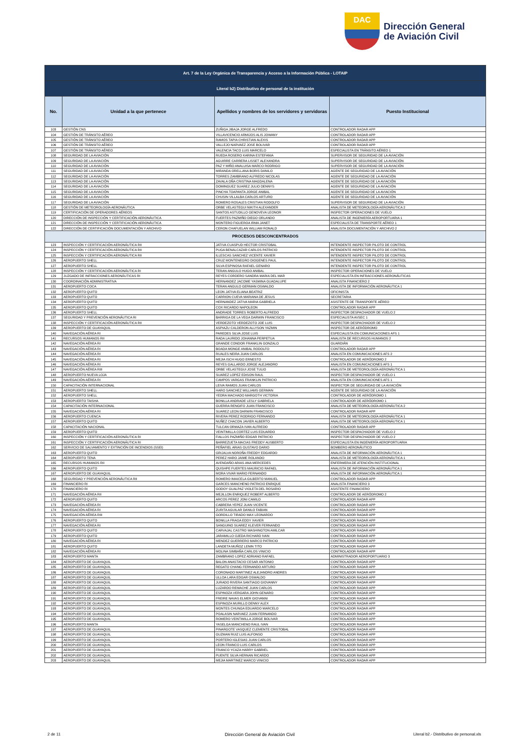DAC
Dirección General
de Aviación Civil
| Art. 7 de la Ley Orgánica de Transparencia y Acceso a la Información Pública - LOTAIP | | | |
| Literal b2) Distributivo de personal de la institución | | | |
| No. | Unidad a la que pertenece | Apellidos y nombres de los servidores y servidoras | Puesto Institucional |
| 103 | GESTIÓN CNS | ZUÑIGA JIBAJA JORGE ALFREDO | CONTROLADOR RADAR APP |
| 104 | GESTIÓN DE TRÁNSITO AÉREO | VILLAVICENCIO ARMIJOS ALIS JOWANY | CONTROLADOR RADAR APP |
| 105 | GESTIÓN DE TRÁNSITO AÉREO | RAMOS TAPIA CHRISTIAN ALEXIS | CONTROLADOR RADAR APP |
| 106 | GESTIÓN DE TRÁNSITO AÉREO | VALLEJO NARVAEZ JOSE BOLIVAR | CONTROLADOR RADAR APP |
| 107 | GESTIÓN DE TRÁNSITO AÉREO | VALENCIA TACO LUIS MARCELO | ESPECIALISTA EN TRÁNSITO AÉREO 1 |
| 108 | SEGURIDAD DE LA AVIACIÓN | RUEDA ROSERO KARINA ESTEFANIA | SUPERVISOR DE SEGURIDAD DE LA AVIACIÓN |
| 109 | SEGURIDAD DE LA AVIACIÓN | AGUIRRE CARRERA LISSET ALEXANDRA | SUPERVISOR DE SEGURIDAD DE LA AVIACIÓN |
| 110 | SEGURIDAD DE LA AVIACIÓN | PAZ Y MIÑO ANALUISA MARCO RODRIGO | SUPERVISOR DE SEGURIDAD DE LA AVIACIÓN |
| 111 | SEGURIDAD DE LA AVIACIÓN | MIRANDA ORELLANA BORIS DANILO | AGENTE DE SEGURIDAD DE LA AVIACIÓN |
| 112 | SEGURIDAD DE LA AVIACIÓN | TORRES ZAMBRANO ALFREDO NICOLAS | AGENTE DE SEGURIDAD DE LA AVIACIÓN |
| 113 | SEGURIDAD DE LA AVIACIÓN | ZAVALA OÑA CRISTINA MAGDALENA | AGENTE DE SEGURIDAD DE LA AVIACIÓN |
| 114 | SEGURIDAD DE LA AVIACIÓN | DOMINGUEZ SUAREZ JULIO DENNYS | AGENTE DE SEGURIDAD DE LA AVIACIÓN |
| 115 | SEGURIDAD DE LA AVIACIÓN | PINCHA TOAPANTA JORGE ANIBAL | AGENTE DE SEGURIDAD DE LA AVIACIÓN |
| 116 | SEGURIDAD DE LA AVIACIÓN | CHUSIN VILLALBA CARLOS ARTURO | AGENTE DE SEGURIDAD DE LA AVIACIÓN |
| 117 | SEGURIDAD DE LA AVIACIÓN | ROMERO ROSALES CRISTIAN RODOLFO | SUPERVISOR DE SEGURIDAD DE LA AVIACIÓN |
| 118 | GESTIÓN DE METEOROLOGÍA AERONÁUTICA | ORBE VELASTEGUI NIKITH ALEXANDER | ANALISTA DE METEOROLOGÍA AERONÁUTICA 2 |
| 119 | CERTIFICACIÓN DE OPERADORES AÉREOS | SANTOS ASTUDILLO GENOVEVA LEONOR | INSPECTOR OPERACIONES DE VUELO |
| 120 | DIRECCIÓN DE INSPECCIÓN Y CERTIFICACIÓN AERONÁUTICA | FUERTES PAZMIÑO DIEGO ORLANDO | ANALISTA DE INGENIERÍA AEROPORTUARIA 1 |
| 121 | DIRECCIÓN DE INSPECCIÓN Y CERTIFICACIÓN AERONÁUTICA | MONTERO FIGUEROA IRMA JANET | ESPECIALISTA DE TRANSPORTE AÉREO 1 |
| 122 | DIRECCIÓN DE CERTIFICACIÓN DOCUMENTACIÓN Y ARCHIVO | CERON CHAFUELAN WILLIAM RONALD | ANALISTA DOCUMENTACIÓN Y ARCHIVO 2 |
| PROCESOS DESCONCENTRADOS | | | |
| 123 | INSPECCIÓN Y CERTIFICACIÓN AERONÁUTICA RII | JATIVA CUASPUD HECTOR CRISTOBAL | INTENDENTE INSPECTOR PILOTO DE CONTROL |
| 124 | INSPECCIÓN Y CERTIFICACIÓN AERONÁUTICA RII | PUGA BENALCAZAR CARLOS PATRICIO | INTENDENTE INSPECTOR PILOTO DE CONTROL |
| 125 | INSPECCIÓN Y CERTIFICACIÓN AERONÁUTICA RII | ILLESCAS SANCHEZ VICENTE XAVIER | INTENDENTE INSPECTOR PILOTO DE CONTROL |
| 126 | AEROPUERTO SHELL | CRUZ MONTENEGRO DIOGENES PAUL | INTENDENTE INSPECTOR PILOTO DE CONTROL |
| 127 | AEROPUERTO SHELL | SILVA ESPINOSA RAFAEL GENARO | INTENDENTE INSPECTOR PILOTO DE CONTROL |
| 128 | INSPECCIÓN Y CERTIFICACIÓN AERONÁUTICA RI | TERAN ANGULO HUGO ANIBAL | INSPECTOR OPERACIONES DE VUELO |
| 129 | JUZGADO DE INFRACCIONES AERONÁUTICAS RI | REYES CORDERO SANDRA MARIA DEL MAR | ESPECIALISTA EN INFRACCIONES AERONÁUTICAS |
| 130 | COORDINACIÓN ADMINISTRATIVA | HERNANDEZ JACOME YASMINA GUADALUPE | ANALISTA FINANCIERO 2 |
| 131 | AEROPUERTO COCA | TERAN ANGULO GERMAN OSWALDO | ANALISTA DE INFORMACIÓN AERONÁUTICA 1 |
| 132 | AEROPUERTO QUITO | LEON JATIVA ELIANA BEATRIZ | OFICINISTA |
| 133 | AEROPUERTO QUITO | CARRION CUEVA MARIANA DE JESUS | SECRETARIA |
| 134 | AEROPUERTO QUITO | HERNANDEZ JATIVA MARIA GABRIELA | ASISTENTE DE TRANSPORTE AÉREO |
| 135 | AEROPUERTO QUITO | COX RICARDO NAPOLEON | CONTROLADOR RADAR APP |
| 136 | AEROPUERTO SHELL | ANDRADE TORRES ROBERTO ALFREDO | INSPECTOR DESPACHADOR DE VUELO 2 |
| 137 | SEGURIDAD Y PREVENCIÓN AERONÁUTICA RI | BARRIGA DE LA VEGA DARWIN FRANCISCO | ESPECIALISTA AVSEC 1 |
| 138 | INSPECCIÓN Y CERTIFICACIÓN AERONÁUTICA RII | VERDEZOTO VERDEZOTO JOE LUIS | INSPECTOR DESPACHADOR DE VUELO 2 |
| 139 | AEROPUERTO DE GUAYAQUIL | ASPIAZU CALDERON ALLYSON YAZMIN | INSPECTOR DE AERÓDROMO |
| 140 | NAVEGACIÓN AÉREA RI | PAREDES SILVA JOSE LUIS | ESPECIALISTA EN COMUNICACIONES AFS 1 |
| 141 | RECURSOS HUMANOS RII | RADA LAURIDO JOHANNA PERPETUA | ANALISTA DE RECURSOS HUMANOS 2 |
| 142 | NAVEGACIÓN AÉREA RI | GRANDE CONDOR FRANKLIN GONZALO | GUARDIÁN |
| 143 | NAVEGACIÓN AÉREA RI | BOADA MONGE ANIBAL RODOLFO | CONTROLADOR RADAR APP |
| 144 | NAVEGACIÓN AÉREA RI | RUALES NEIRA JUAN CARLOS | ANALISTA EN COMUNICACIONES AFS 2 |
| 145 | NAVEGACIÓN AÉREA RI | MEJIA ISCH HUGO ERNESTO | CONTROLADOR DE AERÓDROMO 2 |
| 146 | NAVEGACIÓN AÉREA RI | REYES GALLARDO JORGE ALEJANDRO | ANALISTA EN COMUNICACIONES AFS 1 |
| 147 | NAVEGACIÓN AÉREA RIII | ORBE VELASTEGUI JOSE TULIO | ANALISTA DE METEOROLOGÍA AERONÁUTICA 1 |
| 148 | AEROPUERTO NUEVA LOJA | SUAREZ LOPEZ EDISON RAUL | INSPECTOR DESPACHADOR DE VUELO 1 |
| 149 | NAVEGACIÓN AÉREA RI | CAMPOS VARGAS FRANKLIN PATRICIO | ANALISTA EN COMUNICACIONES AFS 1 |
| 150 | CAPACITACIÓN INTERNACIONAL | LEIVA RAMOS JUAN CARLOS | INSPECTOR DE SEGURIDAD DE LA AVIACIÓN |
| 151 | AEROPUERTO SHELL | HARO SANCHEZ WILLIAMS GERMAN | AGENTE DE SEGURIDAD DE LA AVIACIÓN |
| 152 | AEROPUERTO SHELL | YEDRA MACHADO MARGOTH VICTORIA | CONTROLADOR DE AERÓDROMO 1 |
| 153 | AEROPUERTO TAISHA | BONILLA ANDRADE LESLY GABRIELA | CONTROLADOR DE AERÓDROMO 1 |
| 154 | CAPACITACIÓN INTERNACIONAL | GUERRA RENGIFO JUAN FRANCISCO | ANALISTA DE METEOROLOGÍA AERONÁUTICA 2 |
| 155 | NAVEGACIÓN AÉREA RI | SUAREZ LEON DARWIN FRANCISCO | CONTROLADOR RADAR APP |
| 156 | AEROPUERTO CUENCA | RIVERA PEREZ RODRIGO FERNANDO | ANALISTA DE METEOROLOGÍA AERONÁUTICA 1 |
| 157 | AEROPUERTO QUITO | NUÑEZ CHACON JAVIER ALBERTO | ANALISTA DE METEOROLOGÍA AERONÁUTICA 1 |
| 158 | CAPACITACIÓN NACIONAL | TULCAN ORMAZA IVAN ALFREDO | CONTROLADOR RADAR APP |
| 159 | AEROPUERTO QUITO | VEINTIMILLA CORTEZ LUIS EDUARDO | INSPECTOR DESPACHADOR DE VUELO 2 |
| 160 | INSPECCIÓN Y CERTIFICACIÓN AERONÁUTICA RI | FIALLOS PAZMIÑO EDGAR PATRICIO | INSPECTOR DESPACHADOR DE VUELO 2 |
| 161 | INSPECCIÓN Y CERTIFICACIÓN AERONÁUTICA RI | BARREZUETA MACIAS FREDDY AUSBERTO | ESPECIALISTA EN INGENIERÍA AEROPORTUARIA |
| 162 | SERVICIO DE SALVAMENTO Y EXTINCIÓN DE INCENDIOS (SSEI) | PEÑAFIEL ARIAS GUSTAVO DARIO | BOMBERO AERONÁUTICO |
| 163 | AEROPUERTO QUITO | GRIJALVA NOROÑA FREDDY EDGARDO | ANALISTA DE INFORMACIÓN AERONÁUTICA 1 |
| 164 | AEROPUERTO TENA | PEREZ HARO JAIME ROLANDO | ANALISTA DE METEOROLOGÍA AERONÁUTICA 1 |
| 165 | RECURSOS HUMANOS RII | AVENDAÑO ARIAS ANA MERCEDES | ENFERMERA DE ATENCIÓN INSTITUCIONAL |
| 166 | AEROPUERTO QUITO | QUISHPE FUERTES MAURICIO RAFAEL | ANALISTA DE INFORMACIÓN AERONÁUTICA 1 |
| 167 | AEROPUERTO DE GUAYAQUIL | MORA VIVAR MARIO FERNANDO | ANALISTA DE INFORMACIÓN AERONÁUTICA 1 |
| 168 | SEGURIDAD Y PREVENCIÓN AERONÁUTICA RII | ROMERO IMAICELA GILBERTO MANUEL | CONTROLADOR RADAR APP |
| 169 | FINANCIERO RI | GARCES MANCHENO PATRICIO ENRIQUE | ANALISTA FINANCIERO 3 |
| 170 | FINANCIERO RI | GODOY GUALPAZ VIOLETA DEL ROSARIO | ASISTENTE FINANCIERO |
| 171 | NAVEGACIÓN AÉREA RII | MEJILLON ENRIQUEZ ROBERT ALBERTO | CONTROLADOR DE AERÓDROMO 2 |
| 172 | AEROPUERTO QUITO | ARCOS PEREZ JONI CAMILO | CONTROLADOR RADAR APP |
| 173 | NAVEGACIÓN AÉREA RI | CABRERA YEPEZ JUAN VICENTE | CONTROLADOR RADAR APP |
| 174 | NAVEGACIÓN AÉREA RI | ZURITA AGUILAR DANILO FABIAN | CONTROLADOR RADAR APP |
| 175 | NAVEGACIÓN AÉREA RIII | GORDILLO TIRADO MAX LEONARDO | CONTROLADOR RADAR APP |
| 176 | AEROPUERTO QUITO | BONILLA FRAGA EDDY XAVIER | CONTROLADOR RADAR APP |
| 177 | NAVEGACIÓN AÉREA RI | SANGUINO SUAREZ KLEVER FERNANDO | CONTROLADOR RADAR APP |
| 178 | AEROPUERTO QUITO | CARVAJAL CASTRO WASHINGTON AMILCAR | CONTROLADOR RADAR APP |
| 179 | AEROPUERTO QUITO | JARAMILLO OJEDA RICHARD IVAN | CONTROLADOR RADAR APP |
| 180 | NAVEGACIÓN AÉREA RI | MENDEZ GUERRERO MARCO PATRICIO | CONTROLADOR RADAR APP |
| 181 | AEROPUERTO QUITO | LANDETA MUÑOZ LENIN TITO | CONTROLADOR RADAR APP |
| 182 | NAVEGACIÓN AÉREA RI | MOLINA SIMBAÑA CARLOS VINICIO | CONTROLADOR RADAR APP |
| 183 | AEROPUERTO MANTA | ZAMBRANO LOPEZ ADRIANO RAFAEL | ADMINISTRADOR AEROPORTUARIO 3 |
| 184 | AEROPUERTO DE GUAYAQUIL | BALON ANASTACIO CESAR ANTONIO | CONTROLADOR RADAR APP |
| 185 | AEROPUERTO DE GUAYAQUIL | REGATO CHANG FERNANDO ARTURO | CONTROLADOR RADAR APP |
| 186 | AEROPUERTO DE GUAYAQUIL | CORONADO MARTINEZ ALEJANDRO ANDRES | CONTROLADOR RADAR APP |
| 187 | AEROPUERTO DE GUAYAQUIL | ULLOA LARA EDGAR OSWALDO | CONTROLADOR RADAR APP |
| 188 | AEROPUERTO DE GUAYAQUIL | JURADO RIVERA SANTIAGO GIOVANNY | CONTROLADOR RADAR APP |
| 189 | AEROPUERTO DE GUAYAQUIL | LUZARDO REMACHE JUAN CARLOS | CONTROLADOR RADAR APP |
| 190 | AEROPUERTO DE GUAYAQUIL | ESPINOZA VERGARA JOHN GENARO | CONTROLADOR RADAR APP |
| 191 | AEROPUERTO DE GUAYAQUIL | FREIRE NAVAS ELMER GIOVANNI | CONTROLADOR RADAR APP |
| 192 | AEROPUERTO DE GUAYAQUIL | ESPINOZA MURILLO DENNY ALEX | CONTROLADOR RADAR APP |
| 193 | AEROPUERTO DE GUAYAQUIL | MONTES CHUNGA EDUARDO MARCELO | CONTROLADOR RADAR APP |
| 194 | AEROPUERTO DE GUAYAQUIL | POALASIN NARVAEZ JUAN FERNANDO | CONTROLADOR RADAR APP |
| 195 | AEROPUERTO DE GUAYAQUIL | ROMERO VEINTIMILLA JORGE BOLIVAR | CONTROLADOR RADAR APP |
| 196 | AEROPUERTO MANTA | YASELGA MANCHENO RAUL IVAN | CONTROLADOR RADAR APP |
| 197 | AEROPUERTO DE GUAYAQUIL | PINARGOTE VASQUEZ CLEMENTE CRISTOBAL | CONTROLADOR RADAR APP |
| 198 | AEROPUERTO DE GUAYAQUIL | GUZMAN RUIZ LUIS ALFONSO | CONTROLADOR RADAR APP |
| 199 | AEROPUERTO DE GUAYAQUIL | PORTERO IGLESIAS JUAN CARLOS | CONTROLADOR RADAR APP |
| 200 | AEROPUERTO DE GUAYAQUIL | LEON FRANCO LUIS CARLOS | CONTROLADOR RADAR APP |
| 201 | AEROPUERTO DE GUAYAQUIL | FRANCO YCAZA HARRY GABRIEL | CONTROLADOR RADAR APP |
| 202 | AEROPUERTO DE GUAYAQUIL | PUENTE SILVA HERNAN RICARDO | CONTROLADOR RADAR APP |
| 203 | AEROPUERTO DE GUAYAQUIL | MEJIA MARTINEZ MARCO VINICIO | CONTROLADOR RADAR APP |
2 de 11 Dirección General de Aviación Civil Literal b2.- Distributivo de personal.xls